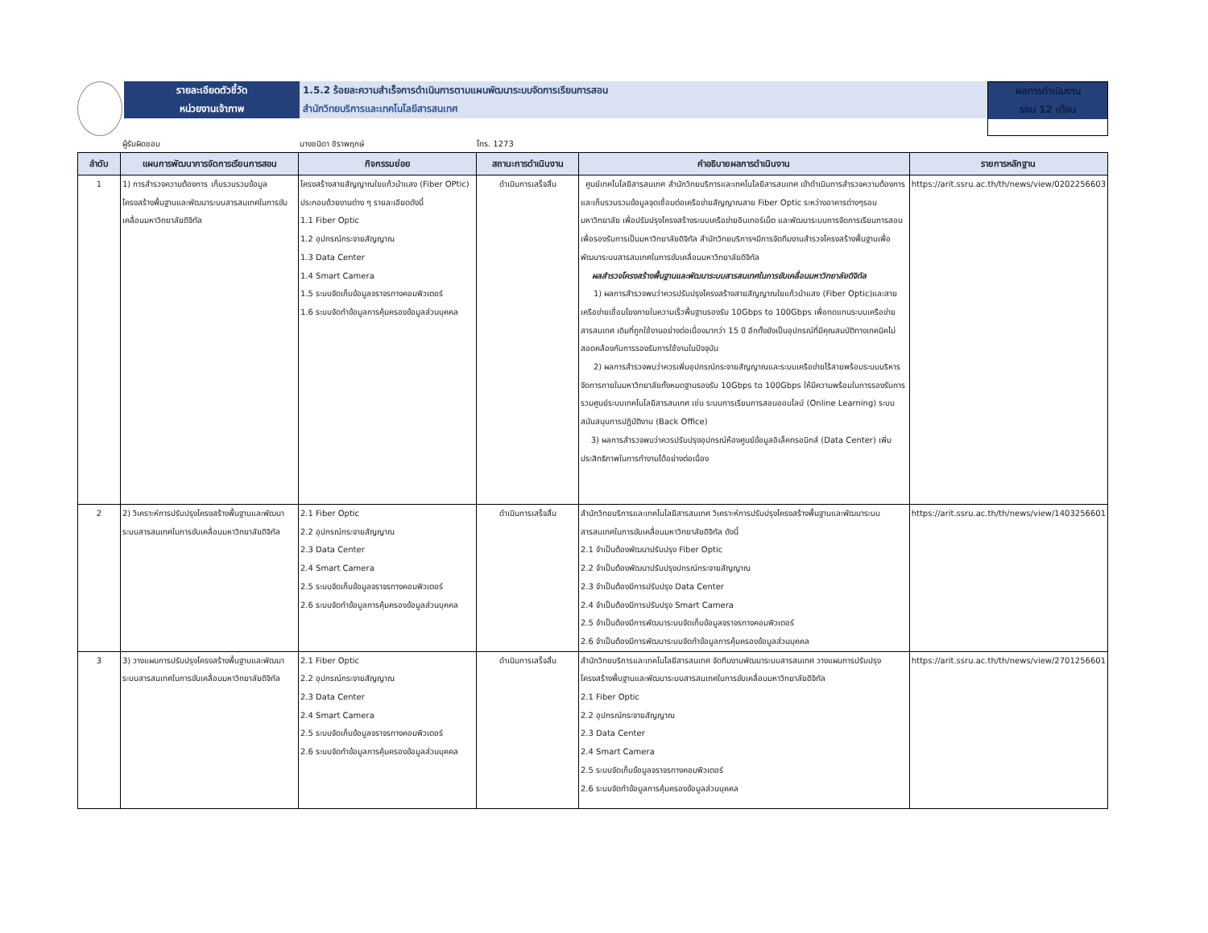รายละเอียดตัวชี้วัด
หน่วยงานเจ้าภาพ
1.5.2 ร้อยละความสำเร็จการดำเนินการตามแผนพัฒนาระบบจัดการเรียนการสอน
สำนักวิทยบริการและเทคโนโลยีสารสนเทศ
ผลการดำเนินงาน
รอบ 12 เดือน
ผู้รับผิดชอบ นางชนิดา ชิราพฤกษ์ โทร. 1273
| ลำดับ | แผนการพัฒนาการจัดการเรียนการสอน | กิจกรรมย่อย | สถานะการดำเนินงาน | คำอธิบายผลการดำเนินงาน | รายการหลักฐาน |
| --- | --- | --- | --- | --- | --- |
| 1 | 1) การสำรวจความต้องการ เก็บรวบรวมข้อมูล โครงสร้างพื้นฐานและพัฒนาระบบสารสนเทศในการขับเคลื่อนมหาวิทยาลัยดิจิทัล | โครงสร้างสายสัญญาณใยแก้วนำแสง (Fiber OPtic) ประกอบด้วยงานต่าง ๆ รายละเอียดดังนี้ 1.1 Fiber Optic 1.2 อุปกรณ์กระจายสัญญาณ 1.3 Data Center 1.4 Smart Camera 1.5 ระบบจัดเก็บข้อมูลจราจรทางคอมพิวเตอร์ 1.6 ระบบจัดทำข้อมูลการคุ้มครองข้อมูลส่วนบุคคล | ดำเนินการเสร็จสิ้น | ศูนย์เทคโนโลยีสารสนเทศ สำนักวิทยบริการและเทคโนโลยีสารสนเทศ เข้าดำเนินการสำรวจความต้องการและเก็บรวบรวมข้อมูลจุดเชื่อมต่อเครือข่ายสัญญาณสาย Fiber Optic ระหว่างอาคารต่างๆรอบมหาวิทยาลัย เพื่อปรับปรุงโครงสร้างระบบเครือข่ายอินเทอร์เน็ต และพัฒนาระบบการจัดการเรียนการสอน เพื่อรองรับการเป็นมหาวิทยาลัยดิจิทัล สำนักวิทยบริการฯมีการจัดทีมงานสำรวจโครงสร้างพื้นฐานเพื่อพัฒนาระบบสารสนเทศในการขับเคลื่อนมหาวิทยาลัยดิจิทัล ผลสำรวจโครงสร้างพื้นฐานและพัฒนาระบบสารสนเทศในการขับเคลื่อนมหาวิทยาลัยดิจิทัล 1) ผลการสำรวจพบว่าควรปรับปรุงโครงสร้างสายสัญญาณใยแก้วนำแสง (Fiber Optic)และสายเครือข่ายเชื่อมโยงภายในความเร็วพื้นฐานรองรับ 10Gbps to 100Gbps เพื่อทดแทนระบบเครือข่ายสารสนเทศ เดิมที่ถูกใช้งานอย่างต่อเนื่องมากว่า 15 ปี อีกทั้งยังเป็นอุปกรณ์ที่มีคุณสมบัติทางเทคนิคไม่สอดคล้องกับการรองรับการใช้งานในปัจจุบัน 2) ผลการสำรวจพบว่าควรเพิ่มอุปกรณ์กระจายสัญญาณและระบบเครือข่ายไร้สายพร้อมระบบบริหารจัดการภายในมหาวิทยาลัยทั้งหมดฐานรองรับ 10Gbps to 100Gbps ให้มีความพร้อมในการรองรับการรวมศูนย์ระบบเทคโนโลยีสารสนเทศ เช่น ระบบการเรียนการสอนออนไลน์ (Online Learning) ระบบสนับสนุนการปฏิบัติงาน (Back Office) 3) ผลการสำรวจพบว่าควรปรับปรุงอุปกรณ์ห้องศูนย์ข้อมูลอิเล็คทรอนิกส์ (Data Center) เพิ่มประสิทธิภาพในการทำงานได้อย่างต่อเนื่อง | https://arit.ssru.ac.th/th/news/view/0202256603 |
| 2 | 2) วิเคราะห์การปรับปรุงโครงสร้างพื้นฐานและพัฒนาระบบสารสนเทศในการขับเคลื่อนมหาวิทยาลัยดิจิทัล | 2.1 Fiber Optic 2.2 อุปกรณ์กระจายสัญญาณ 2.3 Data Center 2.4 Smart Camera 2.5 ระบบจัดเก็บข้อมูลจราจรทางคอมพิวเตอร์ 2.6 ระบบจัดทำข้อมูลการคุ้มครองข้อมูลส่วนบุคคล | ดำเนินการเสร็จสิ้น | สำนักวิทยบริการและเทคโนโลยีสารสนเทศ วิเคราะห์การปรับปรุงโครงสร้างพื้นฐานและพัฒนาระบบสารสนเทศในการขับเคลื่อนมหาวิทยาลัยดิจิทัล ดังนี้ 2.1 จำเป็นต้องพัฒนาปรับปรุง Fiber Optic 2.2 จำเป็นต้องพัฒนาปรับปรุงปกรณ์กระจายสัญญาณ 2.3 จำเป็นต้องมีการปรับปรุง Data Center 2.4 จำเป็นต้องมีการปรับปรุง Smart Camera 2.5 จำเป็นต้องมีการพัฒนาระบบจัดเก็บข้อมูลจราจรทางคอมพิวเตอร์ 2.6 จำเป็นต้องมีการพัฒนาระบบจัดทำข้อมูลการคุ้มครองข้อมูลส่วนบุคคล | https://arit.ssru.ac.th/th/news/view/1403256601 |
| 3 | 3) วางแผนการปรับปรุงโครงสร้างพื้นฐานและพัฒนาระบบสารสนเทศในการขับเคลื่อนมหาวิทยาลัยดิจิทัล | 2.1 Fiber Optic 2.2 อุปกรณ์กระจายสัญญาณ 2.3 Data Center 2.4 Smart Camera 2.5 ระบบจัดเก็บข้อมูลจราจรทางคอมพิวเตอร์ 2.6 ระบบจัดทำข้อมูลการคุ้มครองข้อมูลส่วนบุคคล | ดำเนินการเสร็จสิ้น | สำนักวิทยบริการและเทคโนโลยีสารสนเทศ จัดทีมงานพัฒนาระบบสารสนเทศ วางแผนการปรับปรุงโครงสร้างพื้นฐานและพัฒนาระบบสารสนเทศในการขับเคลื่อนมหาวิทยาลัยดิจิทัล 2.1 Fiber Optic 2.2 อุปกรณ์กระจายสัญญาณ 2.3 Data Center 2.4 Smart Camera 2.5 ระบบจัดเก็บข้อมูลจราจรทางคอมพิวเตอร์ 2.6 ระบบจัดทำข้อมูลการคุ้มครองข้อมูลส่วนบุคคล | https://arit.ssru.ac.th/th/news/view/2701256601 |